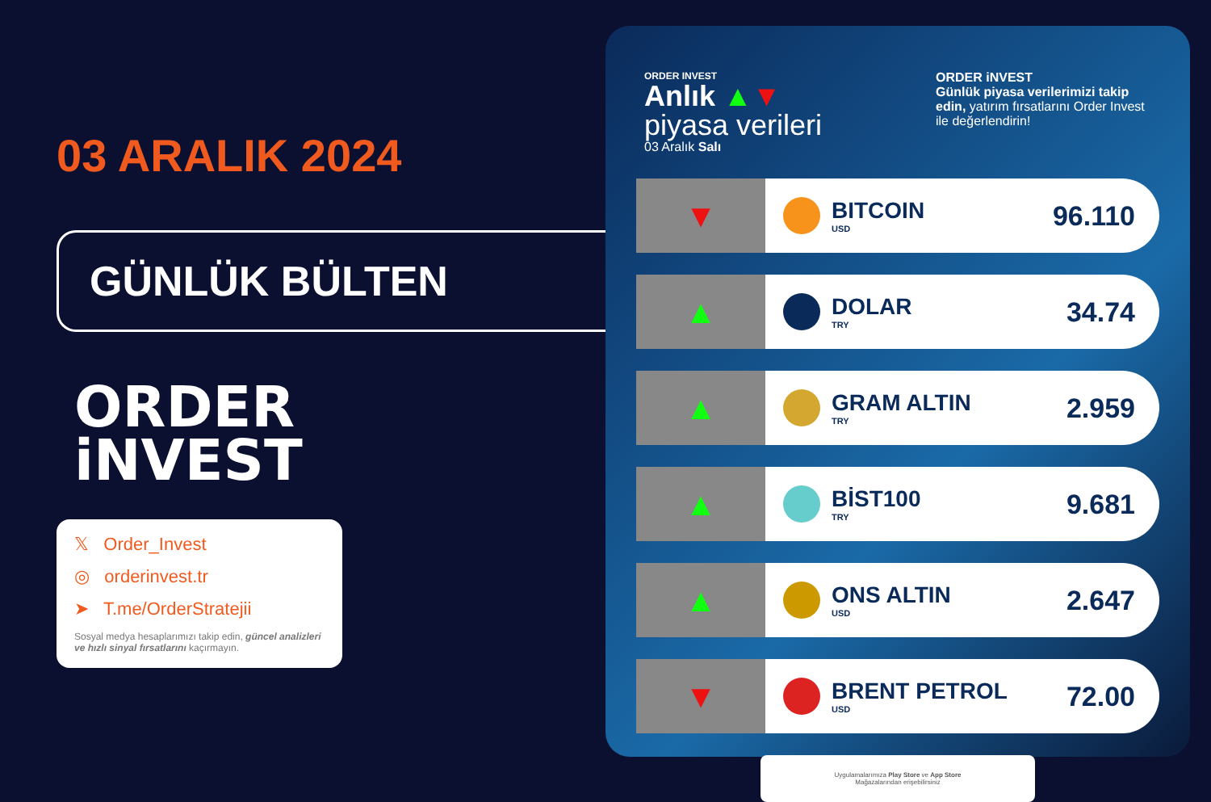03 ARALIK 2024
GÜNLÜK BÜLTEN
ORDER
iNVEST
𝕏 Order_Invest
◎ orderinvest.tr
➤ T.me/OrderStratejii
Sosyal medya hesaplarımızı takip edin, güncel analizleri ve hızlı sinyal fırsatlarını kaçırmayın.
ORDER INVEST
Anlık ▲▼
piyasa verileri
03 Aralık Salı
ORDER iNVEST
Günlük piyasa verilerimizi takip edin, yatırım fırsatlarını Order Invest ile değerlendirin!
▼
BITCOIN
USD
96.110
▲
DOLAR
TRY
34.74
▲
GRAM ALTIN
TRY
2.959
▲
BİST100
TRY
9.681
▲
ONS ALTIN
USD
2.647
▼
BRENT PETROL
USD
72.00
Uygulamalarımıza Play Store ve App Store
Mağazalarından erişebilirsiniz